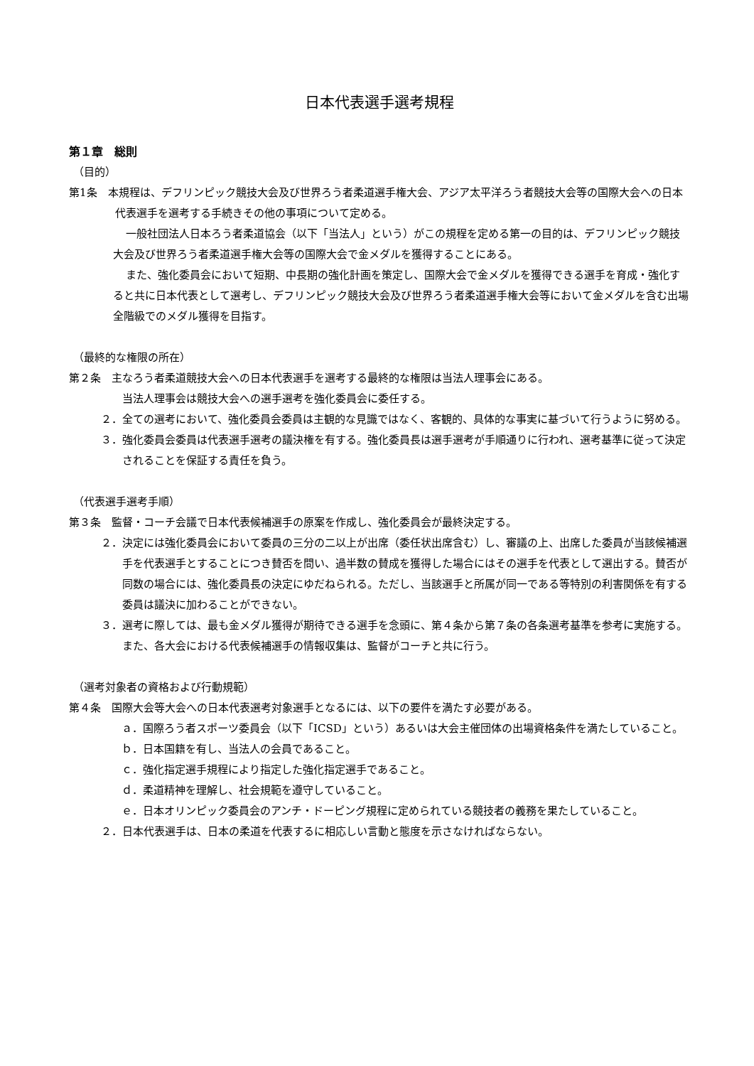日本代表選手選考規程
第１章　総則
（目的）
第1条　本規程は、デフリンピック競技大会及び世界ろう者柔道選手権大会、アジア太平洋ろう者競技大会等の国際大会への日本代表選手を選考する手続きその他の事項について定める。
一般社団法人日本ろう者柔道協会（以下「当法人」という）がこの規程を定める第一の目的は、デフリンピック競技大会及び世界ろう者柔道選手権大会等の国際大会で金メダルを獲得することにある。
また、強化委員会において短期、中長期の強化計画を策定し、国際大会で金メダルを獲得できる選手を育成・強化すると共に日本代表として選考し、デフリンピック競技大会及び世界ろう者柔道選手権大会等において金メダルを含む出場全階級でのメダル獲得を目指す。
（最終的な権限の所在）
第２条　主なろう者柔道競技大会への日本代表選手を選考する最終的な権限は当法人理事会にある。
当法人理事会は競技大会への選手選考を強化委員会に委任する。
２．全ての選考において、強化委員会委員は主観的な見識ではなく、客観的、具体的な事実に基づいて行うように努める。
３．強化委員会委員は代表選手選考の議決権を有する。強化委員長は選手選考が手順通りに行われ、選考基準に従って決定されることを保証する責任を負う。
（代表選手選考手順）
第３条　監督・コーチ会議で日本代表候補選手の原案を作成し、強化委員会が最終決定する。
２．決定には強化委員会において委員の三分の二以上が出席（委任状出席含む）し、審議の上、出席した委員が当該候補選手を代表選手とすることにつき賛否を問い、過半数の賛成を獲得した場合にはその選手を代表として選出する。賛否が同数の場合には、強化委員長の決定にゆだねられる。ただし、当該選手と所属が同一である等特別の利害関係を有する委員は議決に加わることができない。
３．選考に際しては、最も金メダル獲得が期待できる選手を念頭に、第４条から第７条の各条選考基準を参考に実施する。また、各大会における代表候補選手の情報収集は、監督がコーチと共に行う。
（選考対象者の資格および行動規範）
第４条　国際大会等大会への日本代表選考対象選手となるには、以下の要件を満たす必要がある。
ａ．国際ろう者スポーツ委員会（以下「ICSD」という）あるいは大会主催団体の出場資格条件を満たしていること。
ｂ．日本国籍を有し、当法人の会員であること。
ｃ．強化指定選手規程により指定した強化指定選手であること。
ｄ．柔道精神を理解し、社会規範を遵守していること。
ｅ．日本オリンピック委員会のアンチ・ドーピング規程に定められている競技者の義務を果たしていること。
２．日本代表選手は、日本の柔道を代表するに相応しい言動と態度を示さなければならない。